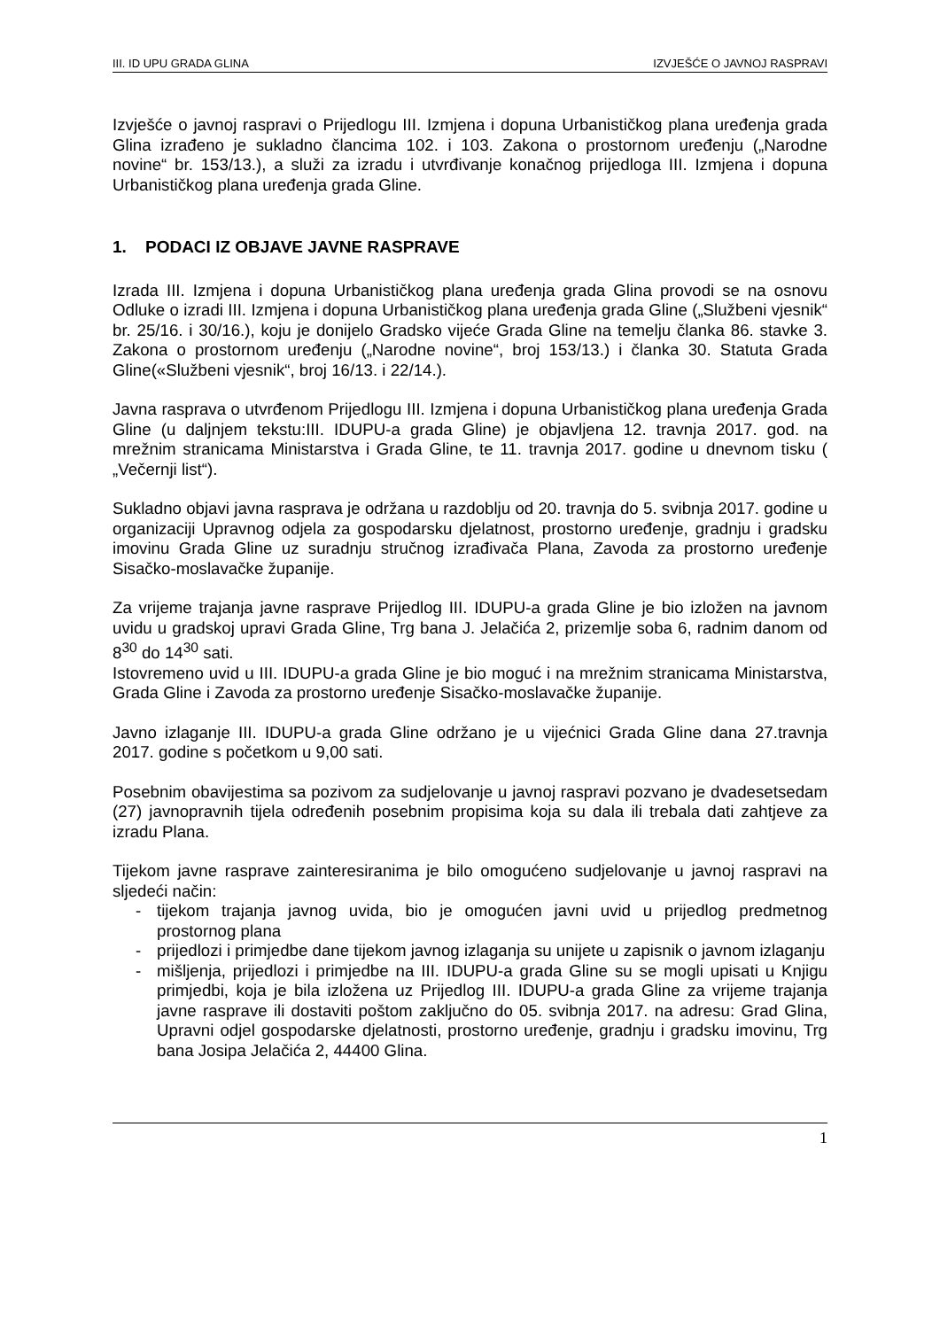III. ID UPU GRADA GLINA IZVJEŠĆE O JAVNOJ RASPRAVI
Izvješće o javnoj raspravi o Prijedlogu III. Izmjena i dopuna Urbanističkog plana uređenja grada Glina izrađeno je sukladno člancima 102. i 103. Zakona o prostornom uređenju („Narodne novine“ br. 153/13.), a služi za izradu i utvrđivanje konačnog prijedloga III. Izmjena i dopuna Urbanističkog plana uređenja grada Gline.
1. PODACI IZ OBJAVE JAVNE RASPRAVE
Izrada III. Izmjena i dopuna Urbanističkog plana uređenja grada Glina provodi se na osnovu Odluke o izradi III. Izmjena i dopuna Urbanističkog plana uređenja grada Gline („Službeni vjesnik“ br. 25/16. i 30/16.), koju je donijelo Gradsko vijeće Grada Gline na temelju članka 86. stavke 3. Zakona o prostornom uređenju („Narodne novine“, broj 153/13.) i članka 30. Statuta Grada Gline(«Službeni vjesnik“, broj 16/13. i 22/14.).
Javna rasprava o utvrđenom Prijedlogu III. Izmjena i dopuna Urbanističkog plana uređenja Grada Gline (u daljnjem tekstu:III. IDUPU-a grada Gline) je objavljena 12. travnja 2017. god. na mrežnim stranicama Ministarstva i Grada Gline, te 11. travnja 2017. godine u dnevnom tisku ( „Večernji list“).
Sukladno objavi javna rasprava je održana u razdoblju od 20. travnja do 5. svibnja 2017. godine u organizaciji Upravnog odjela za gospodarsku djelatnost, prostorno uređenje, gradnju i gradsku imovinu Grada Gline uz suradnju stručnog izrađivača Plana, Zavoda za prostorno uređenje Sisačko-moslavačke županije.
Za vrijeme trajanja javne rasprave Prijedlog III. IDUPU-a grada Gline je bio izložen na javnom uvidu u gradskoj upravi Grada Gline, Trg bana J. Jelačića 2, prizemlje soba 6, radnim danom od 8<sup>30</sup> do 14<sup>30</sup> sati.
Istovremeno uvid u III. IDUPU-a grada Gline je bio moguć i na mrežnim stranicama Ministarstva, Grada Gline i Zavoda za prostorno uređenje Sisačko-moslavačke županije.
Javno izlaganje III. IDUPU-a grada Gline održano je u vijećnici Grada Gline dana 27.travnja 2017. godine s početkom u 9,00 sati.
Posebnim obavijestima sa pozivom za sudjelovanje u javnoj raspravi pozvano je dvadesetsedam (27) javnopravnih tijela određenih posebnim propisima koja su dala ili trebala dati zahtjeve za izradu Plana.
Tijekom javne rasprave zainteresiranima je bilo omogućeno sudjelovanje u javnoj raspravi na sljedeći način:
- tijekom trajanja javnog uvida, bio je omogućen javni uvid u prijedlog predmetnog prostornog plana
- prijedlozi i primjedbe dane tijekom javnog izlaganja su unijete u zapisnik o javnom izlaganju
- mišljenja, prijedlozi i primjedbe na III. IDUPU-a grada Gline su se mogli upisati u Knjigu primjedbi, koja je bila izložena uz Prijedlog III. IDUPU-a grada Gline za vrijeme trajanja javne rasprave ili dostaviti poštom zaključno do 05. svibnja 2017. na adresu: Grad Glina, Upravni odjel gospodarske djelatnosti, prostorno uređenje, gradnju i gradsku imovinu, Trg bana Josipa Jelačića 2, 44400 Glina.
1